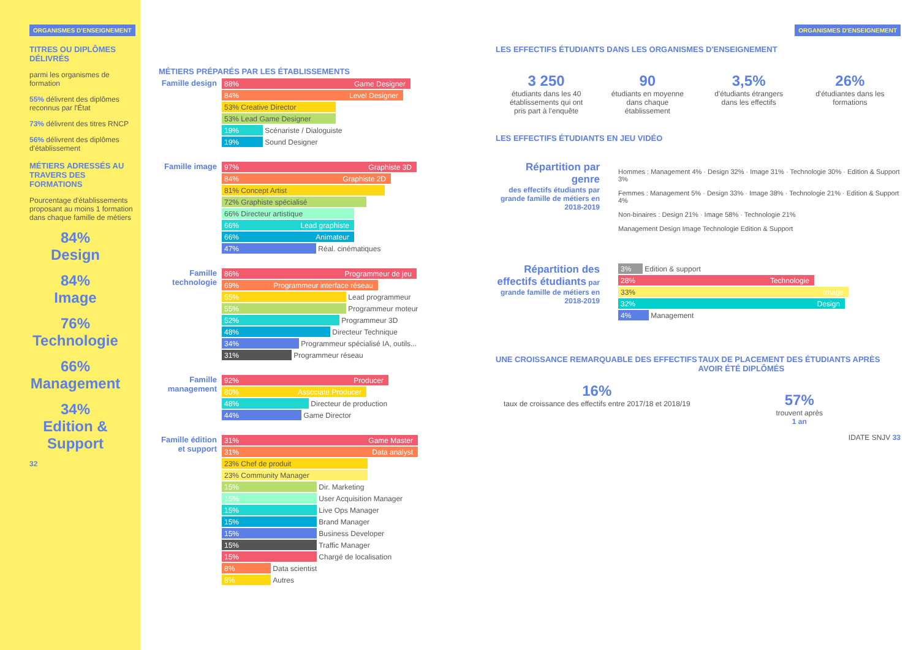ORGANISMES D'ENSEIGNEMENT
TITRES OU DIPLÔMES DÉLIVRÉS
parmi les organismes de formation
55% délivrent des diplômes reconnus par l'État
73% délivrent des titres RNCP
56% délivrent des diplômes d'établissement
MÉTIERS ADRESSÉS AU TRAVERS DES FORMATIONS
Pourcentage d'établissements proposant au moins 1 formation dans chaque famille de métiers
84%
Design
84%
Image
76%
Technologie
66%
Management
34%
Edition & Support
32
MÉTIERS PRÉPARÉS PAR LES ÉTABLISSEMENTS
Famille design
88% Game Designer
84% Level Designer
53% Creative Director
53% Lead Game Designer
19% Scénariste / Dialoguiste
19% Sound Designer
Famille image
97% Graphiste 3D
84% Graphiste 2D
81% Concept Artist
72% Graphiste spécialisé
66% Directeur artistique
66% Lead graphiste
66% Animateur
47% Réal. cinématiques
Famille technologie
86% Programmeur de jeu
69% Programmeur interface réseau
55% Lead programmeur
55% Programmeur moteur
52% Programmeur 3D
48% Directeur Technique
34% Programmeur spécialisé IA, outils...
31% Programmeur réseau
Famille management
92% Producer
80% Associate Producer
48% Directeur de production
44% Game Director
Famille édition et support
31% Game Master
31% Data analyst
23% Chef de produit
23% Community Manager
15% Dir. Marketing
15% User Acquisition Manager
15% Live Ops Manager
15% Brand Manager
15% Business Developer
15% Traffic Manager
15% Chargé de localisation
8% Data scientist
8% Autres
ORGANISMES D'ENSEIGNEMENT
LES EFFECTIFS ÉTUDIANTS DANS LES ORGANISMES D'ENSEIGNEMENT
3 250
étudiants dans les 40 établissements qui ont pris part à l'enquête
90
étudiants en moyenne dans chaque établissement
3,5%
d'étudiants étrangers dans les effectifs
26%
d'étudiantes dans les formations
LES EFFECTIFS ÉTUDIANTS EN JEU VIDÉO
Répartition par genre
des effectifs étudiants par grande famille de métiers en 2018-2019
Hommes : Management 4% · Design 32% · Image 31% · Technologie 30% · Edition & Support 3%
Femmes : Management 5% · Design 33% · Image 38% · Technologie 21% · Edition & Support 4%
Non-binaires : Design 21% · Image 58% · Technologie 21%
Management Design Image Technologie Edition & Support
Répartition des effectifs étudiants par grande famille de métiers en 2018-2019
3% Edition & support
28% Technologie
33% Image
32% Design
4% Management
UNE CROISSANCE REMARQUABLE DES EFFECTIFS
16%
taux de croissance des effectifs entre 2017/18 et 2018/19
TAUX DE PLACEMENT DES ÉTUDIANTS APRÈS AVOIR ÉTÉ DIPLÔMÉS
57%
trouvent après
1 an
IDATE SNJV 33